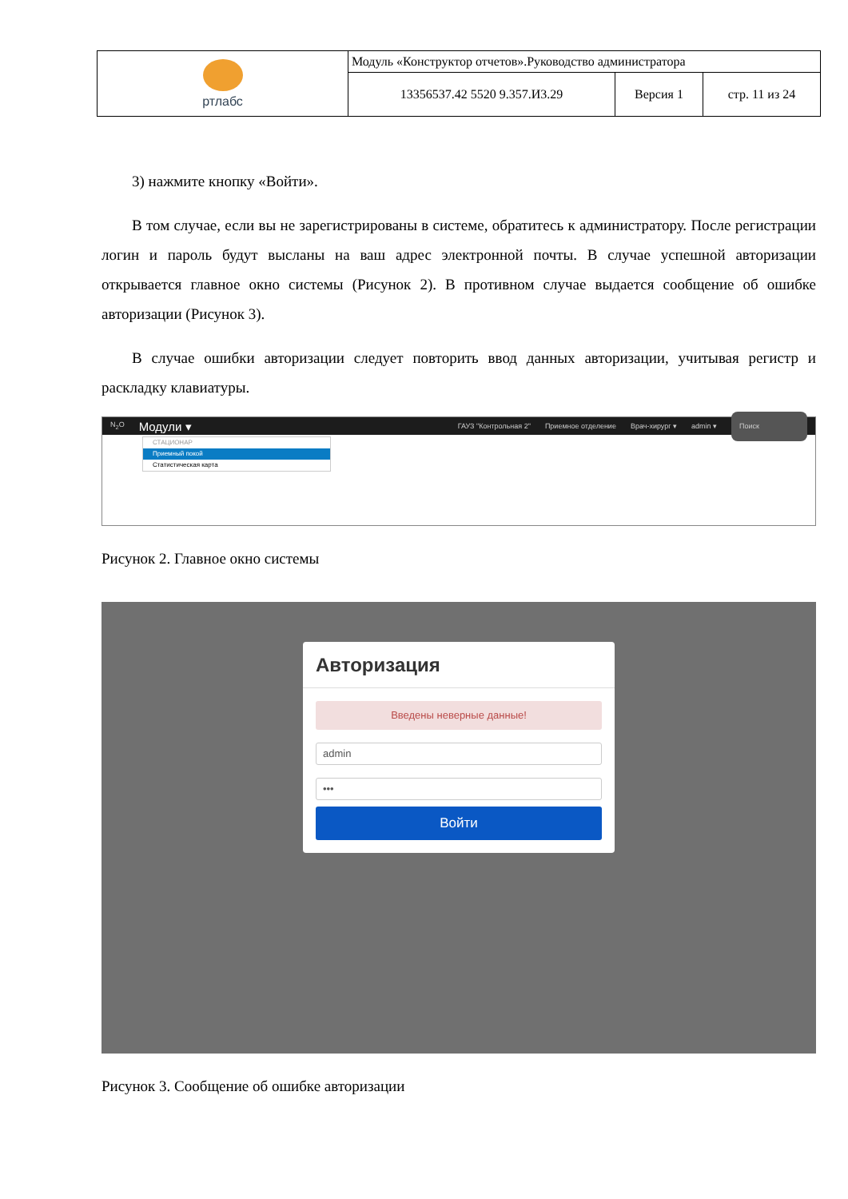| ртлабс | Модуль «Конструктор отчетов».Руководство администратора | | |
| | 13356537.42 5520 9.357.И3.29 | Версия 1 | стр. 11 из 24 |
3) нажмите кнопку «Войти».
В том случае, если вы не зарегистрированы в системе, обратитесь к администратору. После регистрации логин и пароль будут высланы на ваш адрес электронной почты. В случае успешной авторизации открывается главное окно системы (Рисунок 2). В противном случае выдается сообщение об ошибке авторизации (Рисунок 3).
В случае ошибки авторизации следует повторить ввод данных авторизации, учитывая регистр и раскладку клавиатуры.
N<sub>2</sub>O Модули ▾ ГАУЗ "Контрольная 2" Приемное отделение Врач-хирург ▾ admin ▾ Поиск
СТАЦИОНАР
Приемный покой
Статистическая карта
Рисунок 2. Главное окно системы
Авторизация
Введены неверные данные!
admin
•••
Войти
Рисунок 3. Сообщение об ошибке авторизации